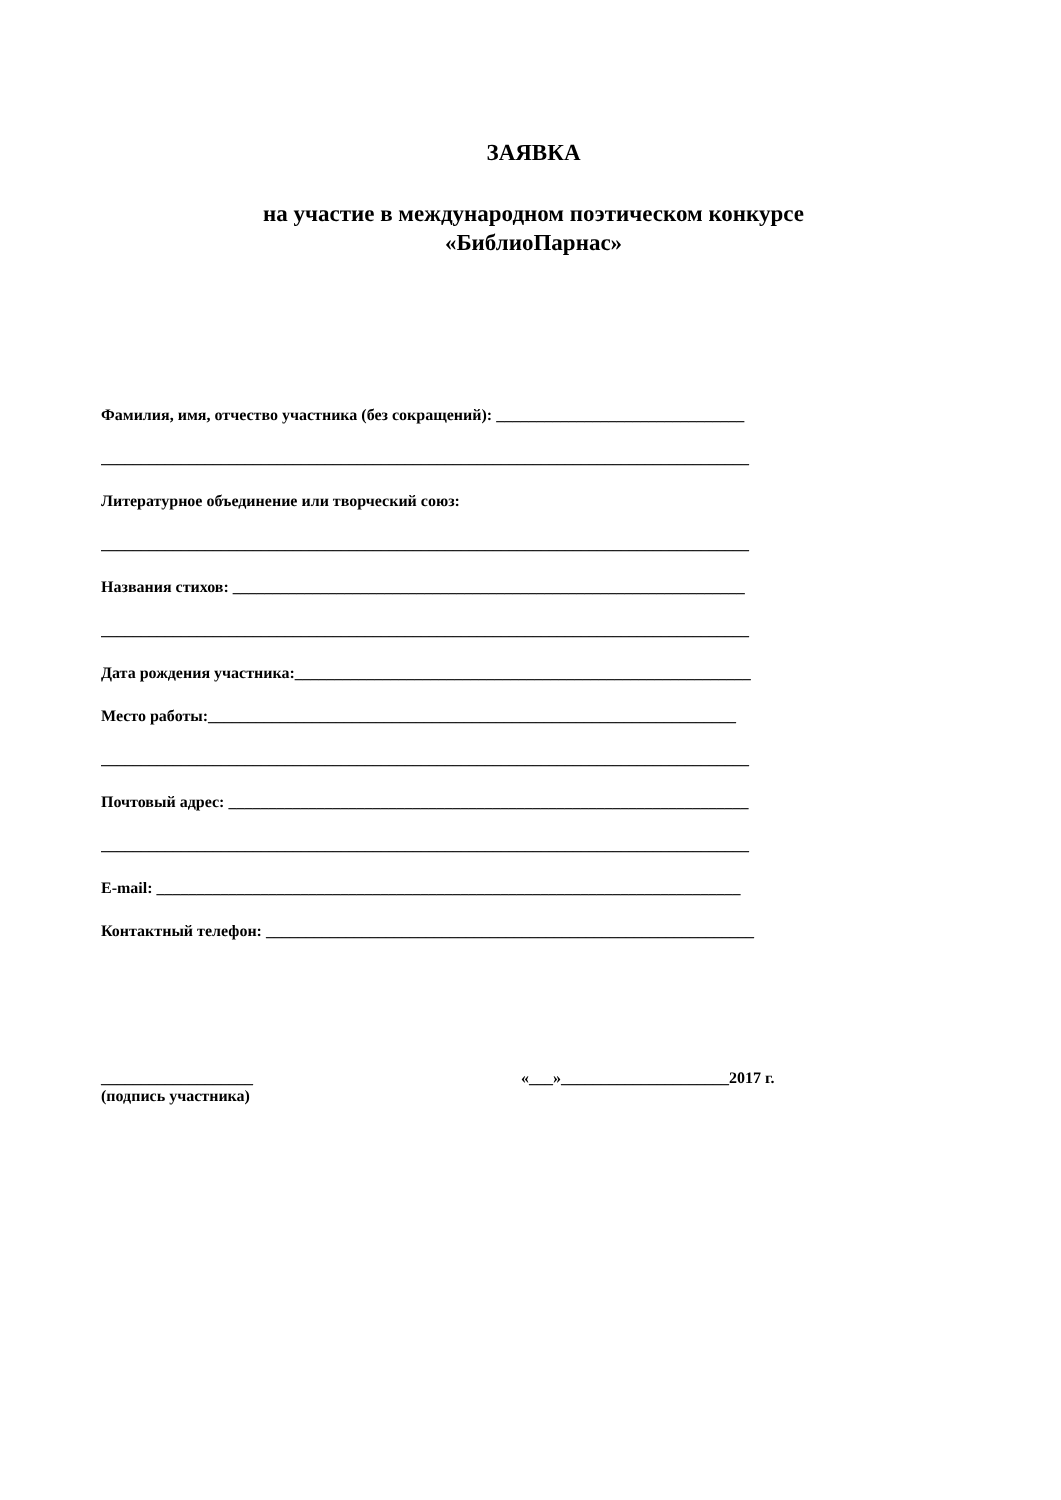ЗАЯВКА
на участие в международном поэтическом конкурсе
«БиблиоПарнас»
Фамилия, имя, отчество участника (без сокращений): _______________________________
_________________________________________________________________________________
Литературное объединение или творческий союз:
_________________________________________________________________________________
Названия стихов: ________________________________________________________________
_________________________________________________________________________________
Дата рождения участника:_________________________________________________________
Место работы:__________________________________________________________________
_________________________________________________________________________________
Почтовый адрес: _________________________________________________________________
_________________________________________________________________________________
E-mail: _________________________________________________________________________
Контактный телефон: _____________________________________________________________
___________________
(подпись участника)
«___»_____________________2017 г.